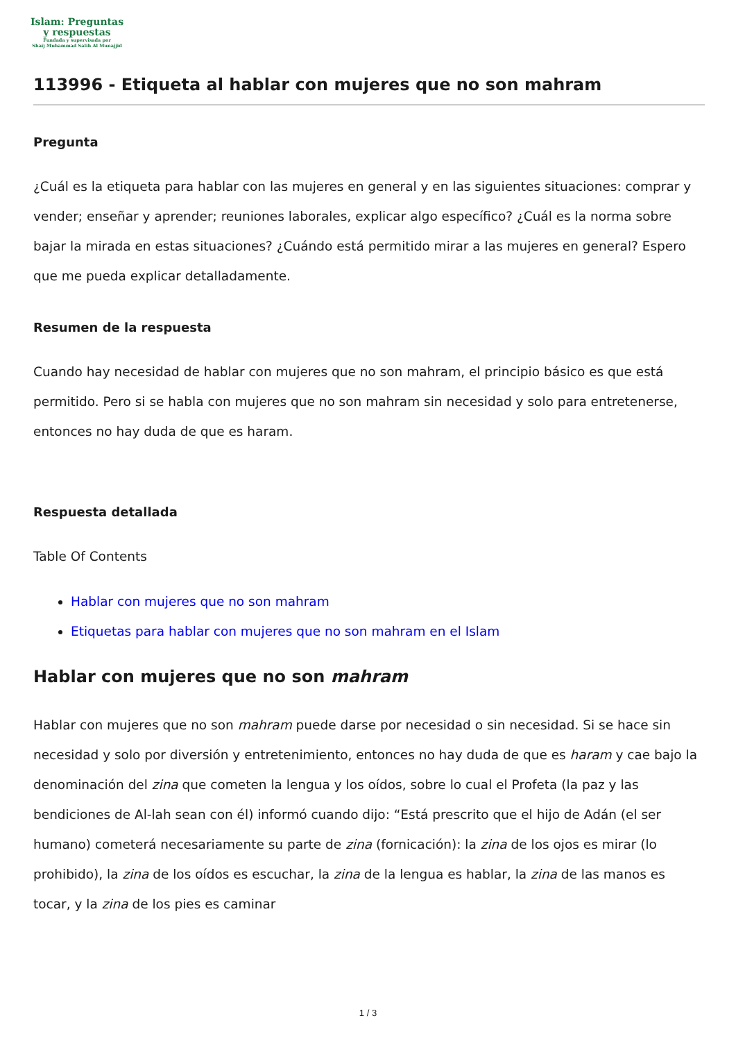Islam: Preguntas
y respuestas
Fundada y supervisada por
Shaij Muhammad Salih Al Munajjid
113996 - Etiqueta al hablar con mujeres que no son mahram
Pregunta
¿Cuál es la etiqueta para hablar con las mujeres en general y en las siguientes situaciones: comprar y vender; enseñar y aprender; reuniones laborales, explicar algo específico? ¿Cuál es la norma sobre bajar la mirada en estas situaciones? ¿Cuándo está permitido mirar a las mujeres en general? Espero que me pueda explicar detalladamente.
Resumen de la respuesta
Cuando hay necesidad de hablar con mujeres que no son mahram, el principio básico es que está permitido. Pero si se habla con mujeres que no son mahram sin necesidad y solo para entretenerse, entonces no hay duda de que es haram.
Respuesta detallada
Table Of Contents
Hablar con mujeres que no son mahram
Etiquetas para hablar con mujeres que no son mahram en el Islam
Hablar con mujeres que no son mahram
Hablar con mujeres que no son mahram puede darse por necesidad o sin necesidad. Si se hace sin necesidad y solo por diversión y entretenimiento, entonces no hay duda de que es haram y cae bajo la denominación del zina que cometen la lengua y los oídos, sobre lo cual el Profeta (la paz y las bendiciones de Al-lah sean con él) informó cuando dijo: “Está prescrito que el hijo de Adán (el ser humano) cometerá necesariamente su parte de zina (fornicación): la zina de los ojos es mirar (lo prohibido), la zina de los oídos es escuchar, la zina de la lengua es hablar, la zina de las manos es tocar, y la zina de los pies es caminar
1 / 3